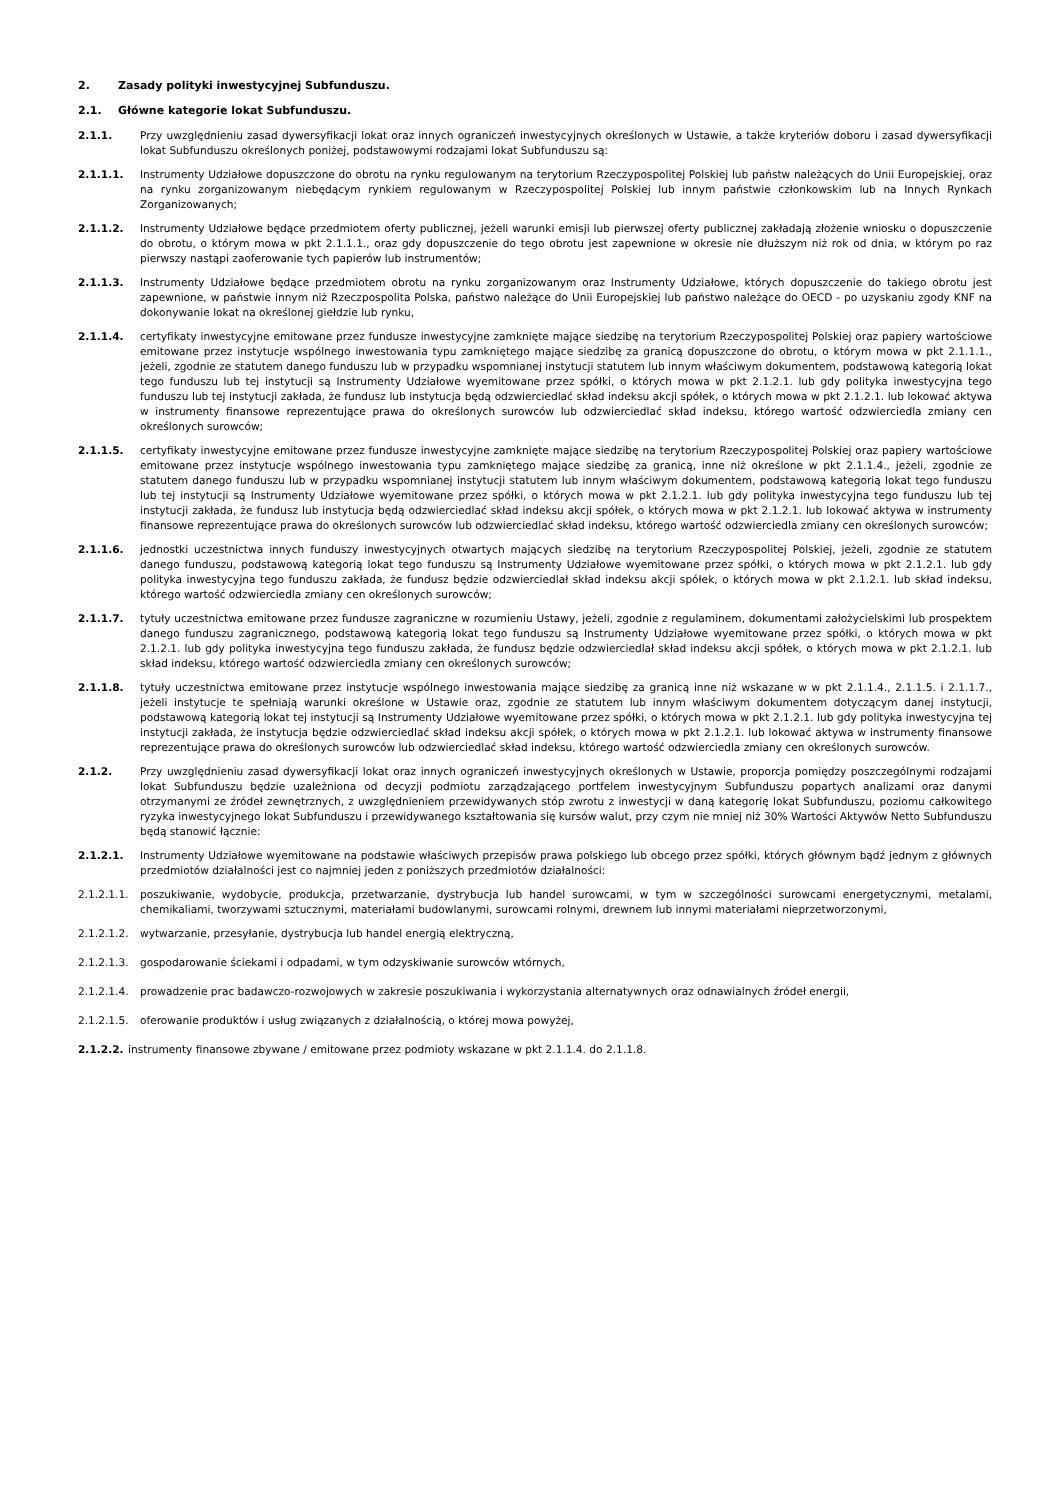2. Zasady polityki inwestycyjnej Subfunduszu.
2.1. Główne kategorie lokat Subfunduszu.
2.1.1. Przy uwzględnieniu zasad dywersyfikacji lokat oraz innych ograniczeń inwestycyjnych określonych w Ustawie, a także kryteriów doboru i zasad dywersyfikacji lokat Subfunduszu określonych poniżej, podstawowymi rodzajami lokat Subfunduszu są:
2.1.1.1. Instrumenty Udziałowe dopuszczone do obrotu na rynku regulowanym na terytorium Rzeczypospolitej Polskiej lub państw należących do Unii Europejskiej, oraz na rynku zorganizowanym niebędącym rynkiem regulowanym w Rzeczypospolitej Polskiej lub innym państwie członkowskim lub na Innych Rynkach Zorganizowanych;
2.1.1.2. Instrumenty Udziałowe będące przedmiotem oferty publicznej, jeżeli warunki emisji lub pierwszej oferty publicznej zakładają złożenie wniosku o dopuszczenie do obrotu, o którym mowa w pkt 2.1.1.1., oraz gdy dopuszczenie do tego obrotu jest zapewnione w okresie nie dłuższym niż rok od dnia, w którym po raz pierwszy nastąpi zaoferowanie tych papierów lub instrumentów;
2.1.1.3. Instrumenty Udziałowe będące przedmiotem obrotu na rynku zorganizowanym oraz Instrumenty Udziałowe, których dopuszczenie do takiego obrotu jest zapewnione, w państwie innym niż Rzeczpospolita Polska, państwo należące do Unii Europejskiej lub państwo należące do OECD - po uzyskaniu zgody KNF na dokonywanie lokat na określonej giełdzie lub rynku,
2.1.1.4. certyfikaty inwestycyjne emitowane przez fundusze inwestycyjne zamknięte mające siedzibę na terytorium Rzeczypospolitej Polskiej oraz papiery wartościowe emitowane przez instytucje wspólnego inwestowania typu zamkniętego mające siedzibę za granicą dopuszczone do obrotu, o którym mowa w pkt 2.1.1.1., jeżeli, zgodnie ze statutem danego funduszu lub w przypadku wspomnianej instytucji statutem lub innym właściwym dokumentem, podstawową kategorią lokat tego funduszu lub tej instytucji są Instrumenty Udziałowe wyemitowane przez spółki, o których mowa w pkt 2.1.2.1. lub gdy polityka inwestycyjna tego funduszu lub tej instytucji zakłada, że fundusz lub instytucja będą odzwierciedlać skład indeksu akcji spółek, o których mowa w pkt 2.1.2.1. lub lokować aktywa w instrumenty finansowe reprezentujące prawa do określonych surowców lub odzwierciedlać skład indeksu, którego wartość odzwierciedla zmiany cen określonych surowców;
2.1.1.5. certyfikaty inwestycyjne emitowane przez fundusze inwestycyjne zamknięte mające siedzibę na terytorium Rzeczypospolitej Polskiej oraz papiery wartościowe emitowane przez instytucje wspólnego inwestowania typu zamkniętego mające siedzibę za granicą, inne niż określone w pkt 2.1.1.4., jeżeli, zgodnie ze statutem danego funduszu lub w przypadku wspomnianej instytucji statutem lub innym właściwym dokumentem, podstawową kategorią lokat tego funduszu lub tej instytucji są Instrumenty Udziałowe wyemitowane przez spółki, o których mowa w pkt 2.1.2.1. lub gdy polityka inwestycyjna tego funduszu lub tej instytucji zakłada, że fundusz lub instytucja będą odzwierciedlać skład indeksu akcji spółek, o których mowa w pkt 2.1.2.1. lub lokować aktywa w instrumenty finansowe reprezentujące prawa do określonych surowców lub odzwierciedlać skład indeksu, którego wartość odzwierciedla zmiany cen określonych surowców;
2.1.1.6. jednostki uczestnictwa innych funduszy inwestycyjnych otwartych mających siedzibę na terytorium Rzeczypospolitej Polskiej, jeżeli, zgodnie ze statutem danego funduszu, podstawową kategorią lokat tego funduszu są Instrumenty Udziałowe wyemitowane przez spółki, o których mowa w pkt 2.1.2.1. lub gdy polityka inwestycyjna tego funduszu zakłada, że fundusz będzie odzwierciedlał skład indeksu akcji spółek, o których mowa w pkt 2.1.2.1. lub skład indeksu, którego wartość odzwierciedla zmiany cen określonych surowców;
2.1.1.7. tytuły uczestnictwa emitowane przez fundusze zagraniczne w rozumieniu Ustawy, jeżeli, zgodnie z regulaminem, dokumentami założycielskimi lub prospektem danego funduszu zagranicznego, podstawową kategorią lokat tego funduszu są Instrumenty Udziałowe wyemitowane przez spółki, o których mowa w pkt 2.1.2.1. lub gdy polityka inwestycyjna tego funduszu zakłada, że fundusz będzie odzwierciedlał skład indeksu akcji spółek, o których mowa w pkt 2.1.2.1. lub skład indeksu, którego wartość odzwierciedla zmiany cen określonych surowców;
2.1.1.8. tytuły uczestnictwa emitowane przez instytucje wspólnego inwestowania mające siedzibę za granicą inne niż wskazane w w pkt 2.1.1.4., 2.1.1.5. i 2.1.1.7., jeżeli instytucje te spełniają warunki określone w Ustawie oraz, zgodnie ze statutem lub innym właściwym dokumentem dotyczącym danej instytucji, podstawową kategorią lokat tej instytucji są Instrumenty Udziałowe wyemitowane przez spółki, o których mowa w pkt 2.1.2.1. lub gdy polityka inwestycyjna tej instytucji zakłada, że instytucja będzie odzwierciedlać skład indeksu akcji spółek, o których mowa w pkt 2.1.2.1. lub lokować aktywa w instrumenty finansowe reprezentujące prawa do określonych surowców lub odzwierciedlać skład indeksu, którego wartość odzwierciedla zmiany cen określonych surowców.
2.1.2. Przy uwzględnieniu zasad dywersyfikacji lokat oraz innych ograniczeń inwestycyjnych określonych w Ustawie, proporcja pomiędzy poszczególnymi rodzajami lokat Subfunduszu będzie uzależniona od decyzji podmiotu zarządzającego portfelem inwestycyjnym Subfunduszu popartych analizami oraz danymi otrzymanymi ze źródeł zewnętrznych, z uwzględnieniem przewidywanych stóp zwrotu z inwestycji w daną kategorię lokat Subfunduszu, poziomu całkowitego ryzyka inwestycyjnego lokat Subfunduszu i przewidywanego kształtowania się kursów walut, przy czym nie mniej niż 30% Wartości Aktywów Netto Subfunduszu będą stanowić łącznie:
2.1.2.1. Instrumenty Udziałowe wyemitowane na podstawie właściwych przepisów prawa polskiego lub obcego przez spółki, których głównym bądź jednym z głównych przedmiotów działalności jest co najmniej jeden z poniższych przedmiotów działalności:
2.1.2.1.1. poszukiwanie, wydobycie, produkcja, przetwarzanie, dystrybucja lub handel surowcami, w tym w szczególności surowcami energetycznymi, metalami, chemikaliami, tworzywami sztucznymi, materiałami budowlanymi, surowcami rolnymi, drewnem lub innymi materiałami nieprzetworzonymi,
2.1.2.1.2. wytwarzanie, przesyłanie, dystrybucja lub handel energią elektryczną,
2.1.2.1.3. gospodarowanie ściekami i odpadami, w tym odzyskiwanie surowców wtórnych,
2.1.2.1.4. prowadzenie prac badawczo-rozwojowych w zakresie poszukiwania i wykorzystania alternatywnych oraz odnawialnych źródeł energii,
2.1.2.1.5. oferowanie produktów i usług związanych z działalnością, o której mowa powyżej,
2.1.2.2. instrumenty finansowe zbywane / emitowane przez podmioty wskazane w pkt 2.1.1.4. do 2.1.1.8.